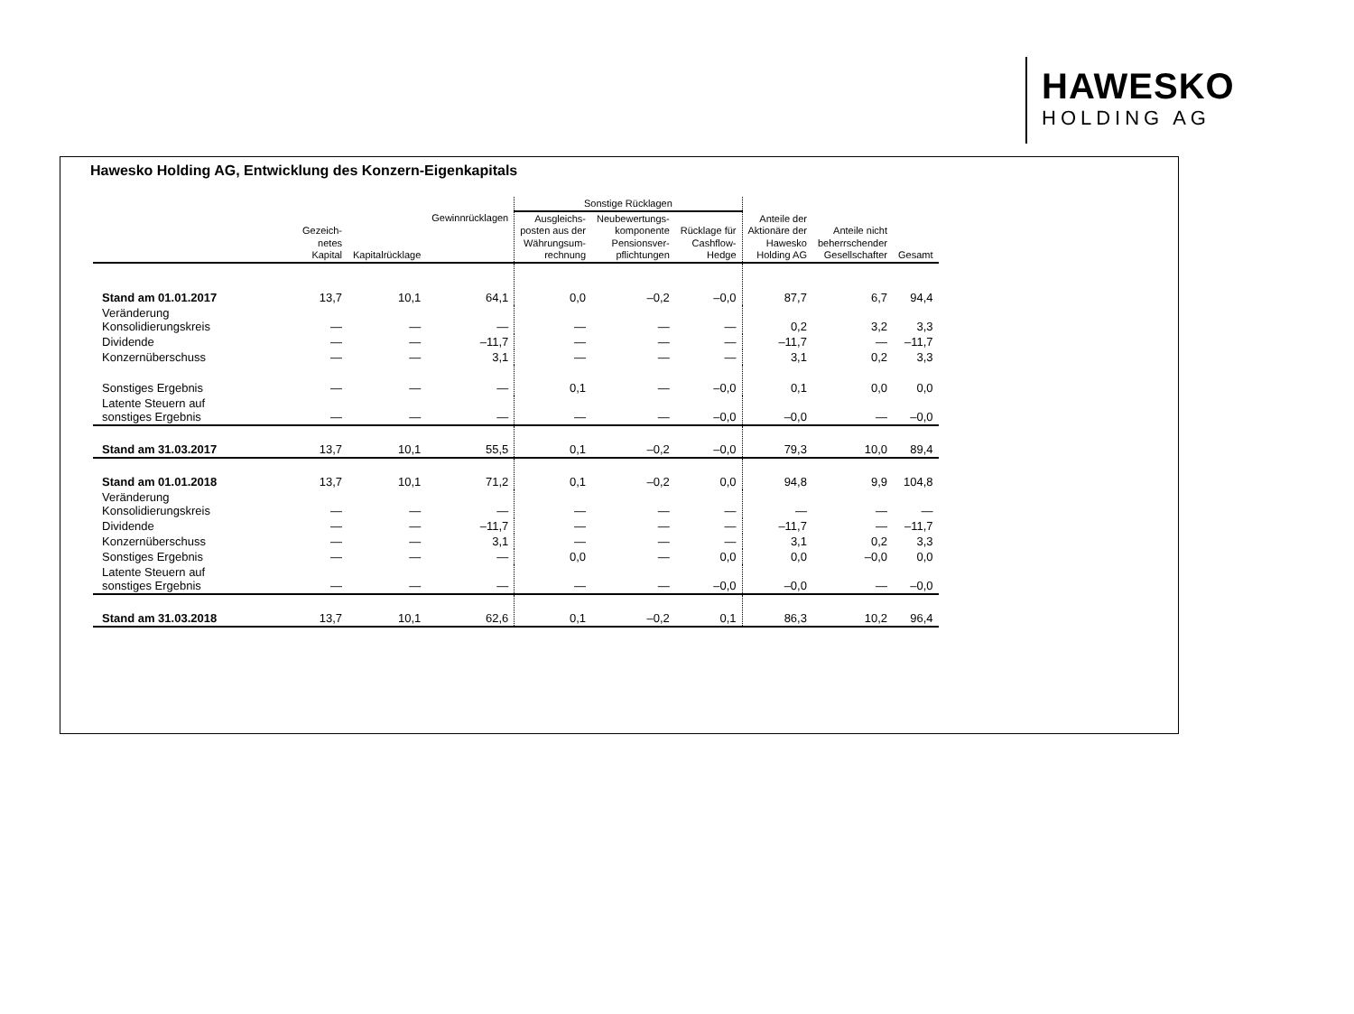HAWESKO
HOLDING AG
Hawesko Holding AG, Entwicklung des Konzern-Eigenkapitals
| | | | | Sonstige Rücklagen | | | | | |
| --- | --- | --- | --- | --- | --- | --- | --- | --- | --- |
| | Gezeich- netes Kapital | Kapitalrücklage | Gewinnrücklagen | Ausgleichs- posten aus der Währungsum- rechnung | Neubewertungs- komponente Pensionsver- pflichtungen | Rücklage für Cashflow- Hedge | Anteile der Aktionäre der Hawesko Holding AG | Anteile nicht beherrschender Gesellschafter | Gesamt |
| Stand am 01.01.2017 | 13,7 | 10,1 | 64,1 | 0,0 | –0,2 | –0,0 | 87,7 | 6,7 | 94,4 |
| Veränderung Konsolidierungskreis | — | — | — | — | — | — | 0,2 | 3,2 | 3,3 |
| Dividende | — | — | –11,7 | — | — | — | –11,7 | — | –11,7 |
| Konzernüberschuss | — | — | 3,1 | — | — | — | 3,1 | 0,2 | 3,3 |
| Sonstiges Ergebnis | — | — | — | 0,1 | — | –0,0 | 0,1 | 0,0 | 0,0 |
| Latente Steuern auf sonstiges Ergebnis | — | — | — | — | — | –0,0 | –0,0 | — | –0,0 |
| Stand am 31.03.2017 | 13,7 | 10,1 | 55,5 | 0,1 | –0,2 | –0,0 | 79,3 | 10,0 | 89,4 |
| Stand am 01.01.2018 | 13,7 | 10,1 | 71,2 | 0,1 | –0,2 | 0,0 | 94,8 | 9,9 | 104,8 |
| Veränderung Konsolidierungskreis | — | — | — | — | — | — | — | — | — |
| Dividende | — | — | –11,7 | — | — | — | –11,7 | — | –11,7 |
| Konzernüberschuss | — | — | 3,1 | — | — | — | 3,1 | 0,2 | 3,3 |
| Sonstiges Ergebnis | — | — | — | 0,0 | — | 0,0 | 0,0 | –0,0 | 0,0 |
| Latente Steuern auf sonstiges Ergebnis | — | — | — | — | — | –0,0 | –0,0 | — | –0,0 |
| Stand am 31.03.2018 | 13,7 | 10,1 | 62,6 | 0,1 | –0,2 | 0,1 | 86,3 | 10,2 | 96,4 |